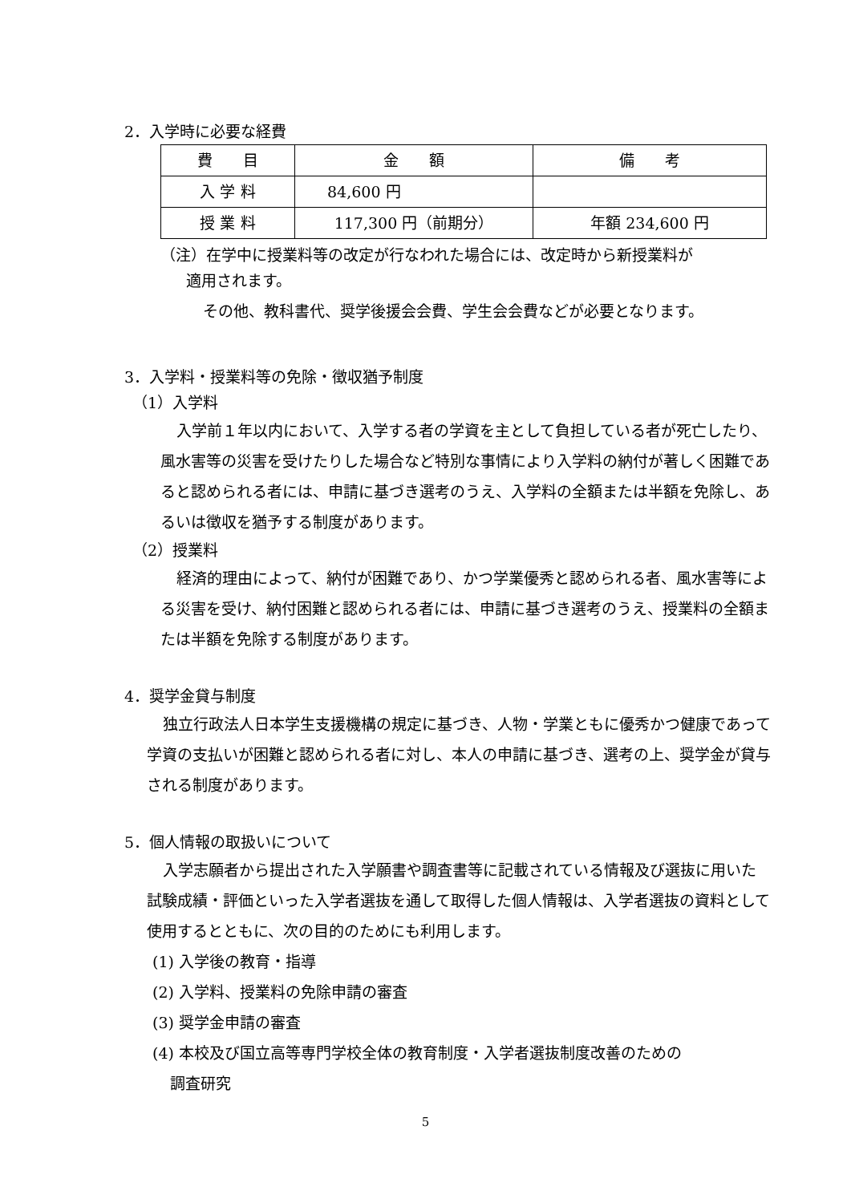2．入学時に必要な経費
| 費 目 | 金 額 | 備 考 |
| 入 学 料 | 84,600 円 | |
| 授 業 料 | 117,300 円（前期分） | 年額 234,600 円 |
（注）在学中に授業料等の改定が行なわれた場合には、改定時から新授業料が
適用されます。
その他、教科書代、奨学後援会会費、学生会会費などが必要となります。
3．入学料・授業料等の免除・徴収猶予制度
（1）入学料
入学前１年以内において、入学する者の学資を主として負担している者が死亡したり、風水害等の災害を受けたりした場合など特別な事情により入学料の納付が著しく困難であると認められる者には、申請に基づき選考のうえ、入学料の全額または半額を免除し、あるいは徴収を猶予する制度があります。
（2）授業料
経済的理由によって、納付が困難であり、かつ学業優秀と認められる者、風水害等による災害を受け、納付困難と認められる者には、申請に基づき選考のうえ、授業料の全額または半額を免除する制度があります。
4．奨学金貸与制度
独立行政法人日本学生支援機構の規定に基づき、人物・学業ともに優秀かつ健康であって学資の支払いが困難と認められる者に対し、本人の申請に基づき、選考の上、奨学金が貸与される制度があります。
5．個人情報の取扱いについて
入学志願者から提出された入学願書や調査書等に記載されている情報及び選抜に用いた試験成績・評価といった入学者選抜を通して取得した個人情報は、入学者選抜の資料として使用するとともに、次の目的のためにも利用します。
(1) 入学後の教育・指導
(2) 入学料、授業料の免除申請の審査
(3) 奨学金申請の審査
(4) 本校及び国立高等専門学校全体の教育制度・入学者選抜制度改善のための
調査研究
5